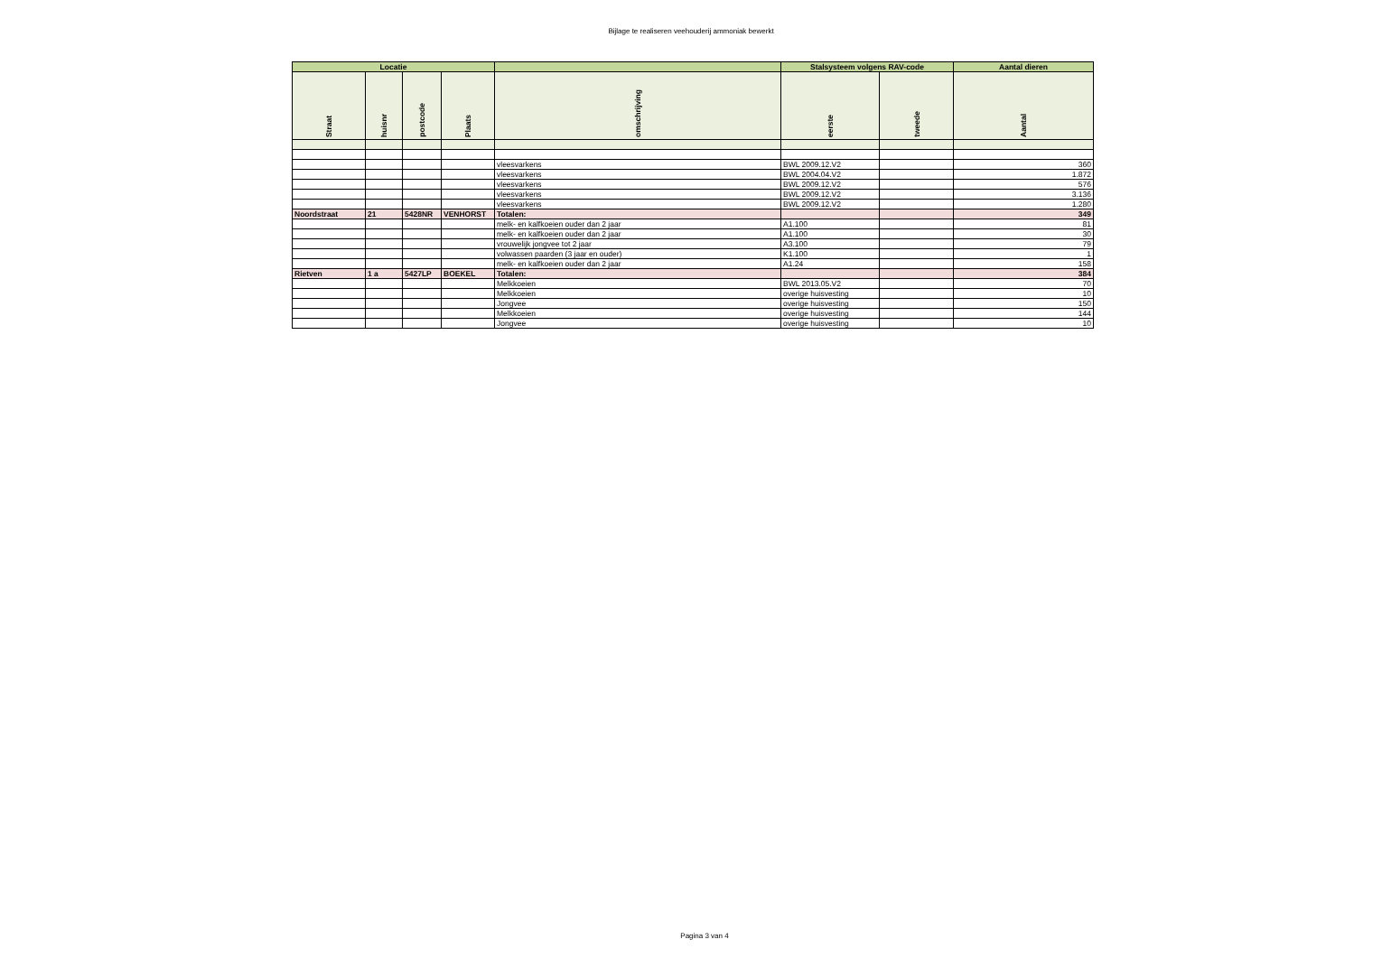Bijlage te realiseren veehouderij ammoniak bewerkt
| Locatie | | | | | Stalsysteem volgens RAV-code | | Aantal dieren |
| --- | --- | --- | --- | --- | --- | --- | --- |
| Straat | huisnr | postcode | Plaats | omschrijving | eerste | tweede | Aantal |
| | | | | vleesvarkens | BWL 2009.12.V2 | | 360 |
| | | | | vleesvarkens | BWL 2004.04.V2 | | 1.872 |
| | | | | vleesvarkens | BWL 2009.12.V2 | | 576 |
| | | | | vleesvarkens | BWL 2009.12.V2 | | 3.136 |
| | | | | vleesvarkens | BWL 2009.12.V2 | | 1.280 |
| Noordstraat | 21 | 5428NR | VENHORST | Totalen: | | | 349 |
| | | | | melk- en kalfkoeien ouder dan 2 jaar | A1.100 | | 81 |
| | | | | melk- en kalfkoeien ouder dan 2 jaar | A1.100 | | 30 |
| | | | | vrouwelijk jongvee tot 2 jaar | A3.100 | | 79 |
| | | | | volwassen paarden (3 jaar en ouder) | K1.100 | | 1 |
| | | | | melk- en kalfkoeien ouder dan 2 jaar | A1.24 | | 158 |
| Rietven | 1 a | 5427LP | BOEKEL | Totalen: | | | 384 |
| | | | | Melkkoeien | BWL 2013.05.V2 | | 70 |
| | | | | Melkkoeien | overige huisvesting | | 10 |
| | | | | Jongvee | overige huisvesting | | 150 |
| | | | | Melkkoeien | overige huisvesting | | 144 |
| | | | | Jongvee | overige huisvesting | | 10 |
Pagina 3 van 4